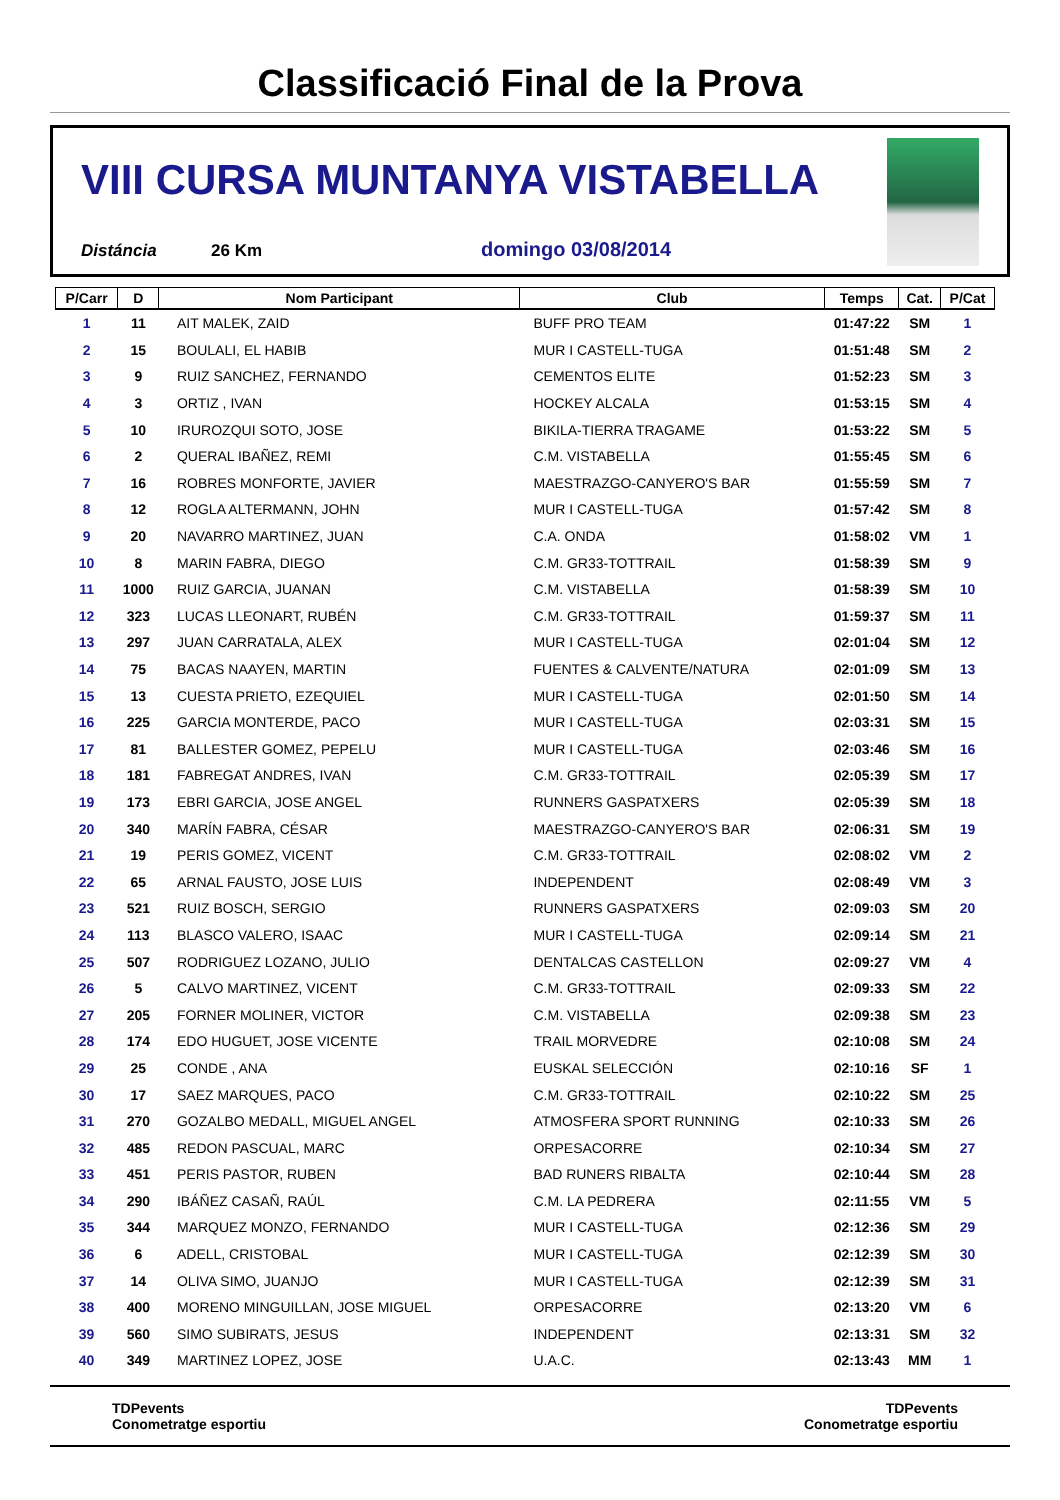Classificació Final de la Prova
VIII CURSA MUNTANYA VISTABELLA
Distáncia 26 Km domingo 03/08/2014
| P/Carr | D | Nom Participant | Club | Temps | Cat. | P/Cat |
| --- | --- | --- | --- | --- | --- | --- |
| 1 | 11 | AIT MALEK, ZAID | BUFF PRO TEAM | 01:47:22 | SM | 1 |
| 2 | 15 | BOULALI, EL HABIB | MUR I CASTELL-TUGA | 01:51:48 | SM | 2 |
| 3 | 9 | RUIZ SANCHEZ, FERNANDO | CEMENTOS ELITE | 01:52:23 | SM | 3 |
| 4 | 3 | ORTIZ , IVAN | HOCKEY ALCALA | 01:53:15 | SM | 4 |
| 5 | 10 | IRUROZQUI SOTO, JOSE | BIKILA-TIERRA TRAGAME | 01:53:22 | SM | 5 |
| 6 | 2 | QUERAL IBAÑEZ, REMI | C.M. VISTABELLA | 01:55:45 | SM | 6 |
| 7 | 16 | ROBRES MONFORTE, JAVIER | MAESTRAZGO-CANYERO'S BAR | 01:55:59 | SM | 7 |
| 8 | 12 | ROGLA ALTERMANN, JOHN | MUR I CASTELL-TUGA | 01:57:42 | SM | 8 |
| 9 | 20 | NAVARRO MARTINEZ, JUAN | C.A. ONDA | 01:58:02 | VM | 1 |
| 10 | 8 | MARIN FABRA, DIEGO | C.M. GR33-TOTTRAIL | 01:58:39 | SM | 9 |
| 11 | 1000 | RUIZ GARCIA, JUANAN | C.M. VISTABELLA | 01:58:39 | SM | 10 |
| 12 | 323 | LUCAS LLEONART, RUBÉN | C.M. GR33-TOTTRAIL | 01:59:37 | SM | 11 |
| 13 | 297 | JUAN CARRATALA, ALEX | MUR I CASTELL-TUGA | 02:01:04 | SM | 12 |
| 14 | 75 | BACAS NAAYEN, MARTIN | FUENTES & CALVENTE/NATURA | 02:01:09 | SM | 13 |
| 15 | 13 | CUESTA PRIETO, EZEQUIEL | MUR I CASTELL-TUGA | 02:01:50 | SM | 14 |
| 16 | 225 | GARCIA MONTERDE, PACO | MUR I CASTELL-TUGA | 02:03:31 | SM | 15 |
| 17 | 81 | BALLESTER GOMEZ, PEPELU | MUR I CASTELL-TUGA | 02:03:46 | SM | 16 |
| 18 | 181 | FABREGAT ANDRES, IVAN | C.M. GR33-TOTTRAIL | 02:05:39 | SM | 17 |
| 19 | 173 | EBRI GARCIA, JOSE ANGEL | RUNNERS GASPATXERS | 02:05:39 | SM | 18 |
| 20 | 340 | MARÍN FABRA, CÉSAR | MAESTRAZGO-CANYERO'S BAR | 02:06:31 | SM | 19 |
| 21 | 19 | PERIS GOMEZ, VICENT | C.M. GR33-TOTTRAIL | 02:08:02 | VM | 2 |
| 22 | 65 | ARNAL FAUSTO, JOSE LUIS | INDEPENDENT | 02:08:49 | VM | 3 |
| 23 | 521 | RUIZ BOSCH, SERGIO | RUNNERS GASPATXERS | 02:09:03 | SM | 20 |
| 24 | 113 | BLASCO VALERO, ISAAC | MUR I CASTELL-TUGA | 02:09:14 | SM | 21 |
| 25 | 507 | RODRIGUEZ LOZANO, JULIO | DENTALCAS CASTELLON | 02:09:27 | VM | 4 |
| 26 | 5 | CALVO MARTINEZ, VICENT | C.M. GR33-TOTTRAIL | 02:09:33 | SM | 22 |
| 27 | 205 | FORNER MOLINER, VICTOR | C.M. VISTABELLA | 02:09:38 | SM | 23 |
| 28 | 174 | EDO HUGUET, JOSE VICENTE | TRAIL MORVEDRE | 02:10:08 | SM | 24 |
| 29 | 25 | CONDE , ANA | EUSKAL SELECCIÓN | 02:10:16 | SF | 1 |
| 30 | 17 | SAEZ MARQUES, PACO | C.M. GR33-TOTTRAIL | 02:10:22 | SM | 25 |
| 31 | 270 | GOZALBO MEDALL, MIGUEL ANGEL | ATMOSFERA SPORT RUNNING | 02:10:33 | SM | 26 |
| 32 | 485 | REDON PASCUAL, MARC | ORPESACORRE | 02:10:34 | SM | 27 |
| 33 | 451 | PERIS PASTOR, RUBEN | BAD RUNERS RIBALTA | 02:10:44 | SM | 28 |
| 34 | 290 | IBÁÑEZ CASAÑ, RAÚL | C.M. LA PEDRERA | 02:11:55 | VM | 5 |
| 35 | 344 | MARQUEZ MONZO, FERNANDO | MUR I CASTELL-TUGA | 02:12:36 | SM | 29 |
| 36 | 6 | ADELL, CRISTOBAL | MUR I CASTELL-TUGA | 02:12:39 | SM | 30 |
| 37 | 14 | OLIVA SIMO, JUANJO | MUR I CASTELL-TUGA | 02:12:39 | SM | 31 |
| 38 | 400 | MORENO MINGUILLAN, JOSE MIGUEL | ORPESACORRE | 02:13:20 | VM | 6 |
| 39 | 560 | SIMO SUBIRATS, JESUS | INDEPENDENT | 02:13:31 | SM | 32 |
| 40 | 349 | MARTINEZ LOPEZ, JOSE | U.A.C. | 02:13:43 | MM | 1 |
TDPevents
Conometratge esportiu
TDPevents
Conometratge esportiu